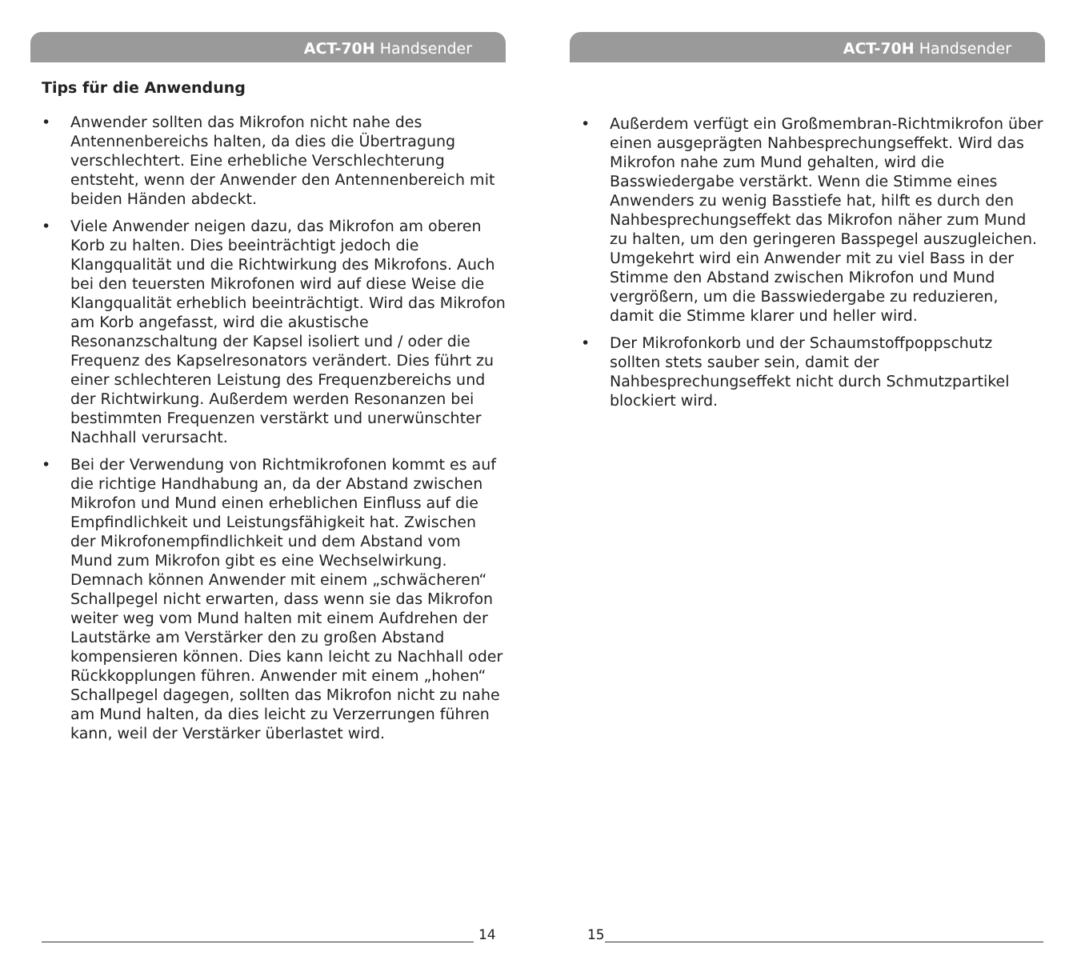ACT-70H Handsender
Tips für die Anwendung
• Anwender sollten das Mikrofon nicht nahe des Antennenbereichs halten, da dies die Übertragung verschlechtert. Eine erhebliche Verschlechterung entsteht, wenn der Anwender den Antennenbereich mit beiden Händen abdeckt.
• Viele Anwender neigen dazu, das Mikrofon am oberen Korb zu halten. Dies beeinträchtigt jedoch die Klangqualität und die Richtwirkung des Mikrofons. Auch bei den teuersten Mikrofonen wird auf diese Weise die Klangqualität erheblich beeinträchtigt. Wird das Mikrofon am Korb angefasst, wird die akustische Resonanzschaltung der Kapsel isoliert und / oder die Frequenz des Kapselresonators verändert. Dies führt zu einer schlechteren Leistung des Frequenzbereichs und der Richtwirkung. Außerdem werden Resonanzen bei bestimmten Frequenzen verstärkt und unerwünschter Nachhall verursacht.
• Bei der Verwendung von Richtmikrofonen kommt es auf die richtige Handhabung an, da der Abstand zwischen Mikrofon und Mund einen erheblichen Einfluss auf die Empfindlichkeit und Leistungsfähigkeit hat. Zwischen der Mikrofonempfindlichkeit und dem Abstand vom Mund zum Mikrofon gibt es eine Wechselwirkung. Demnach können Anwender mit einem „schwächeren“ Schallpegel nicht erwarten, dass wenn sie das Mikrofon weiter weg vom Mund halten mit einem Aufdrehen der Lautstärke am Verstärker den zu großen Abstand kompensieren können. Dies kann leicht zu Nachhall oder Rückkopplungen führen. Anwender mit einem „hohen“ Schallpegel dagegen, sollten das Mikrofon nicht zu nahe am Mund halten, da dies leicht zu Verzerrungen führen kann, weil der Verstärker überlastet wird.
14
ACT-70H Handsender
• Außerdem verfügt ein Großmembran-Richtmikrofon über einen ausgeprägten Nahbesprechungseffekt. Wird das Mikrofon nahe zum Mund gehalten, wird die Basswiedergabe verstärkt. Wenn die Stimme eines Anwenders zu wenig Basstiefe hat, hilft es durch den Nahbesprechungseffekt das Mikrofon näher zum Mund zu halten, um den geringeren Basspegel auszugleichen. Umgekehrt wird ein Anwender mit zu viel Bass in der Stimme den Abstand zwischen Mikrofon und Mund vergrößern, um die Basswiedergabe zu reduzieren, damit die Stimme klarer und heller wird.
• Der Mikrofonkorb und der Schaumstoffpoppschutz sollten stets sauber sein, damit der Nahbesprechungseffekt nicht durch Schmutzpartikel blockiert wird.
15